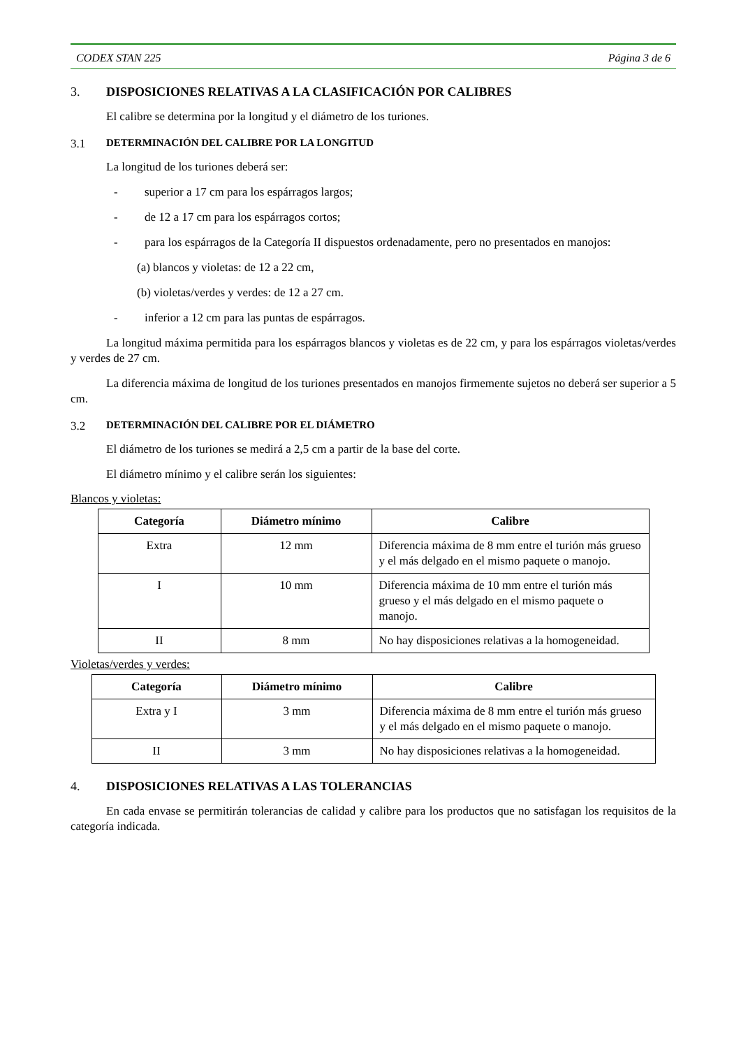CODEX STAN 225 Página 3 de 6
3. DISPOSICIONES RELATIVAS A LA CLASIFICACIÓN POR CALIBRES
El calibre se determina por la longitud y el diámetro de los turiones.
3.1 DETERMINACIÓN DEL CALIBRE POR LA LONGITUD
La longitud de los turiones deberá ser:
- superior a 17 cm para los espárragos largos;
- de 12 a 17 cm para los espárragos cortos;
- para los espárragos de la Categoría II dispuestos ordenadamente, pero no presentados en manojos:
(a) blancos y violetas: de 12 a 22 cm,
(b) violetas/verdes y verdes: de 12 a 27 cm.
- inferior a 12 cm para las puntas de espárragos.
La longitud máxima permitida para los espárragos blancos y violetas es de 22 cm, y para los espárragos violetas/verdes y verdes de 27 cm.
La diferencia máxima de longitud de los turiones presentados en manojos firmemente sujetos no deberá ser superior a 5 cm.
3.2 DETERMINACIÓN DEL CALIBRE POR EL DIÁMETRO
El diámetro de los turiones se medirá a 2,5 cm a partir de la base del corte.
El diámetro mínimo y el calibre serán los siguientes:
Blancos y violetas:
| Categoría | Diámetro mínimo | Calibre |
| --- | --- | --- |
| Extra | 12 mm | Diferencia máxima de 8 mm entre el turión más grueso y el más delgado en el mismo paquete o manojo. |
| I | 10 mm | Diferencia máxima de 10 mm entre el turión más grueso y el más delgado en el mismo paquete o manojo. |
| II | 8 mm | No hay disposiciones relativas a la homogeneidad. |
Violetas/verdes y verdes:
| Categoría | Diámetro mínimo | Calibre |
| --- | --- | --- |
| Extra y I | 3 mm | Diferencia máxima de 8 mm entre el turión más grueso y el más delgado en el mismo paquete o manojo. |
| II | 3 mm | No hay disposiciones relativas a la homogeneidad. |
4. DISPOSICIONES RELATIVAS A LAS TOLERANCIAS
En cada envase se permitirán tolerancias de calidad y calibre para los productos que no satisfagan los requisitos de la categoría indicada.